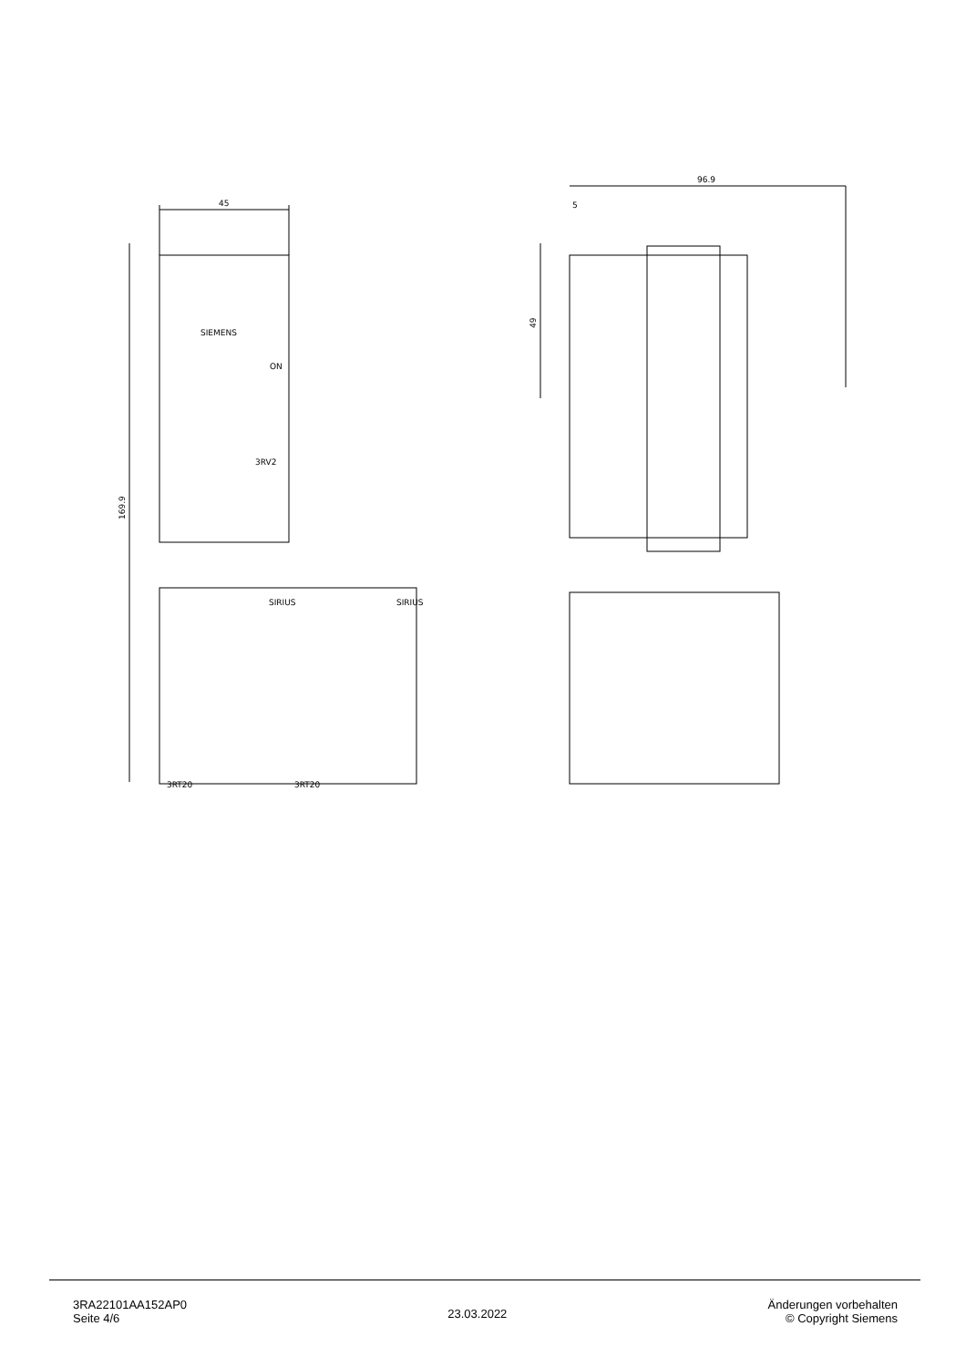45
169.9
SIEMENS
ON
3RV2
SIRIUS
SIRIUS
3RT20
3RT20
96.9
5
49
3RA22101AA152AP0
Seite 4/6
23.03.2022
Änderungen vorbehalten
© Copyright Siemens